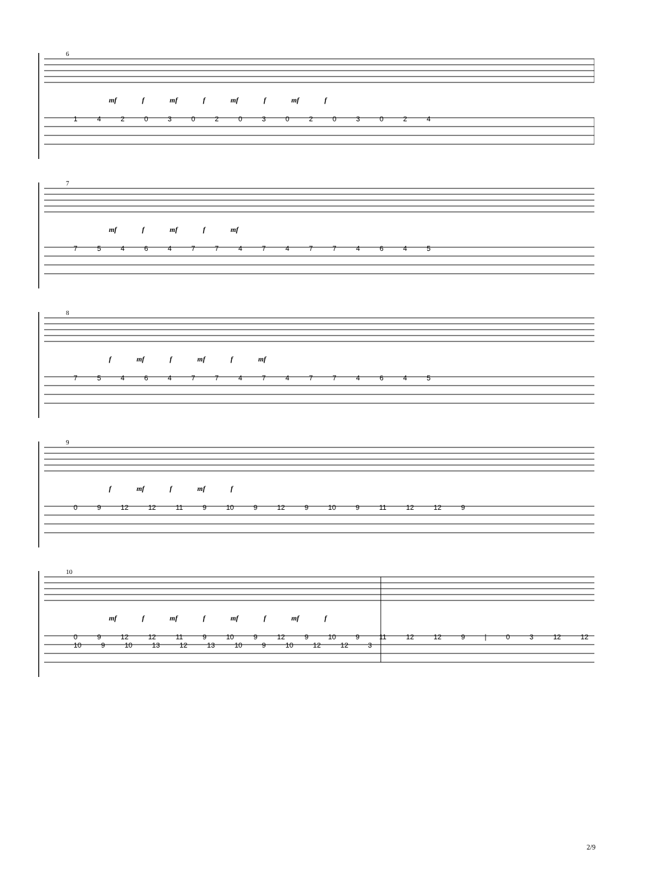6
mf f mf f mf f mf f
1 4 2 0 3 0 2 0 3 0 2 0 3 0 2 4
7
mf f mf f mf
7 5 4 6 4 7 7 4 7 4 7 7 4 6 4 5
8
f mf f mf f mf
7 5 4 6 4 7 7 4 7 4 7 7 4 6 4 5
9
f mf f mf f
0 9 12 12 11 9 10 9 12 9 10 9 11 12 12 9
10
mf f mf f mf f mf f
0 9 12 12 11 9 10 9 12 9 10 9 11 12 12 9 | 0 3 12 12 10 9 10 13 12 13 10 9 10 12 12 3
2/9